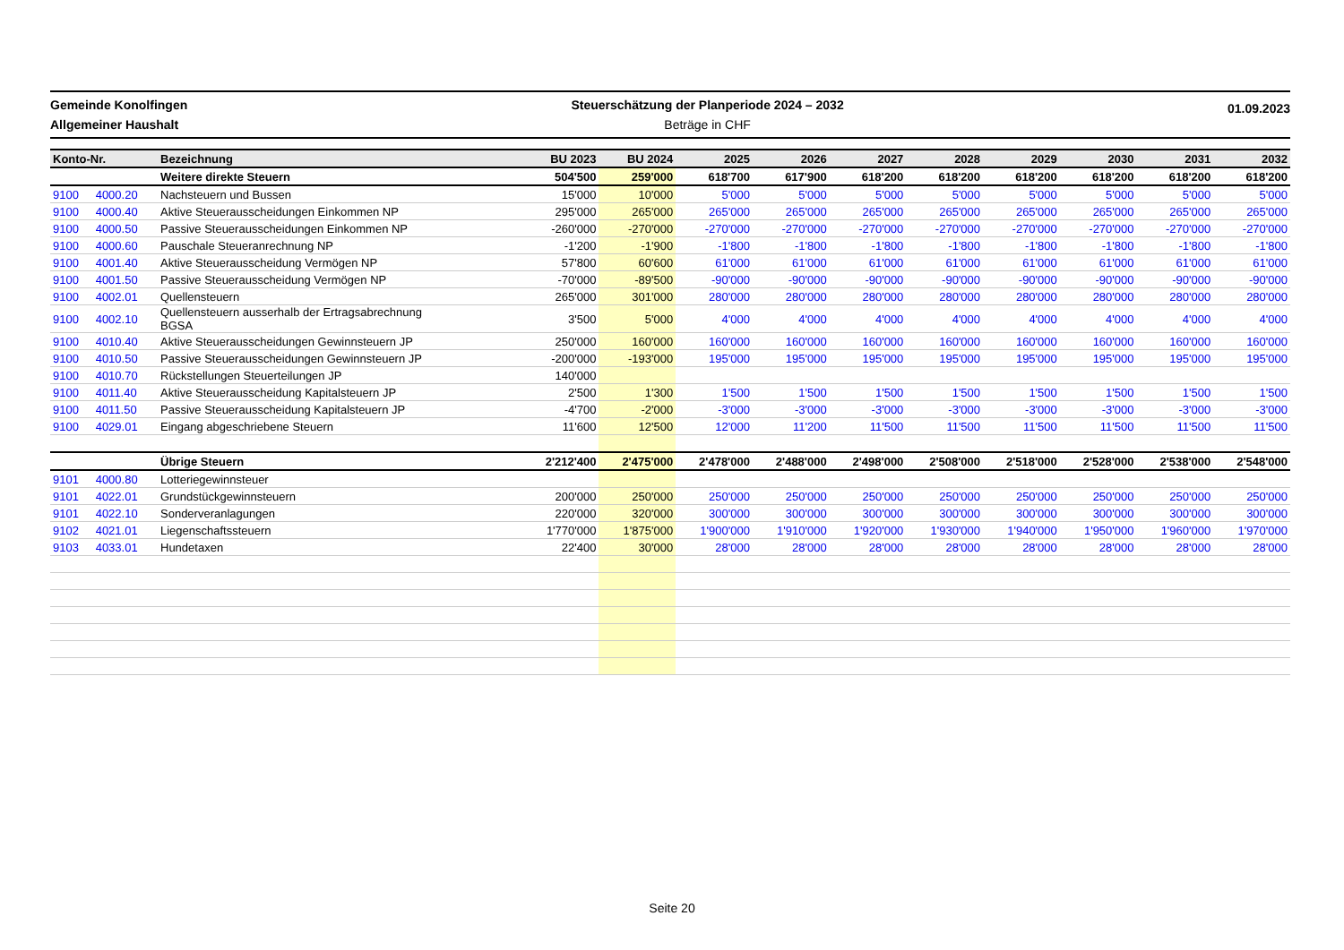Gemeinde Konolfingen
Allgemeiner Haushalt
Steuerschätzung der Planperiode 2024 – 2032
Beträge in CHF
01.09.2023
| Konto-Nr. | | Bezeichnung | BU 2023 | BU 2024 | 2025 | 2026 | 2027 | 2028 | 2029 | 2030 | 2031 | 2032 |
| --- | --- | --- | --- | --- | --- | --- | --- | --- | --- | --- | --- | --- |
| | | Weitere direkte Steuern | 504'500 | 259'000 | 618'700 | 617'900 | 618'200 | 618'200 | 618'200 | 618'200 | 618'200 | 618'200 |
| 9100 | 4000.20 | Nachsteuern und Bussen | 15'000 | 10'000 | 5'000 | 5'000 | 5'000 | 5'000 | 5'000 | 5'000 | 5'000 | 5'000 |
| 9100 | 4000.40 | Aktive Steuerausscheidungen Einkommen NP | 295'000 | 265'000 | 265'000 | 265'000 | 265'000 | 265'000 | 265'000 | 265'000 | 265'000 | 265'000 |
| 9100 | 4000.50 | Passive Steuerausscheidungen Einkommen NP | -260'000 | -270'000 | -270'000 | -270'000 | -270'000 | -270'000 | -270'000 | -270'000 | -270'000 | -270'000 |
| 9100 | 4000.60 | Pauschale Steueranrechnung NP | -1'200 | -1'900 | -1'800 | -1'800 | -1'800 | -1'800 | -1'800 | -1'800 | -1'800 | -1'800 |
| 9100 | 4001.40 | Aktive Steuerausscheidung Vermögen NP | 57'800 | 60'600 | 61'000 | 61'000 | 61'000 | 61'000 | 61'000 | 61'000 | 61'000 | 61'000 |
| 9100 | 4001.50 | Passive Steuerausscheidung Vermögen NP | -70'000 | -89'500 | -90'000 | -90'000 | -90'000 | -90'000 | -90'000 | -90'000 | -90'000 | -90'000 |
| 9100 | 4002.01 | Quellensteuern | 265'000 | 301'000 | 280'000 | 280'000 | 280'000 | 280'000 | 280'000 | 280'000 | 280'000 | 280'000 |
| 9100 | 4002.10 | Quellensteuern ausserhalb der Ertragsabrechnung BGSA | 3'500 | 5'000 | 4'000 | 4'000 | 4'000 | 4'000 | 4'000 | 4'000 | 4'000 | 4'000 |
| 9100 | 4010.40 | Aktive Steuerausscheidungen Gewinnsteuern JP | 250'000 | 160'000 | 160'000 | 160'000 | 160'000 | 160'000 | 160'000 | 160'000 | 160'000 | 160'000 |
| 9100 | 4010.50 | Passive Steuerausscheidungen Gewinnsteuern JP | -200'000 | -193'000 | 195'000 | 195'000 | 195'000 | 195'000 | 195'000 | 195'000 | 195'000 | 195'000 |
| 9100 | 4010.70 | Rückstellungen Steuerteilungen JP | 140'000 | | | | | | | | | |
| 9100 | 4011.40 | Aktive Steuerausscheidung Kapitalsteuern JP | 2'500 | 1'300 | 1'500 | 1'500 | 1'500 | 1'500 | 1'500 | 1'500 | 1'500 | 1'500 |
| 9100 | 4011.50 | Passive Steuerausscheidung Kapitalsteuern JP | -4'700 | -2'000 | -3'000 | -3'000 | -3'000 | -3'000 | -3'000 | -3'000 | -3'000 | -3'000 |
| 9100 | 4029.01 | Eingang abgeschriebene Steuern | 11'600 | 12'500 | 12'000 | 11'200 | 11'500 | 11'500 | 11'500 | 11'500 | 11'500 | 11'500 |
| | | Übrige Steuern | 2'212'400 | 2'475'000 | 2'478'000 | 2'488'000 | 2'498'000 | 2'508'000 | 2'518'000 | 2'528'000 | 2'538'000 | 2'548'000 |
| 9101 | 4000.80 | Lotteriegewinnsteuer | | | | | | | | | | |
| 9101 | 4022.01 | Grundstückgewinnsteuern | 200'000 | 250'000 | 250'000 | 250'000 | 250'000 | 250'000 | 250'000 | 250'000 | 250'000 | 250'000 |
| 9101 | 4022.10 | Sonderveranlagungen | 220'000 | 320'000 | 300'000 | 300'000 | 300'000 | 300'000 | 300'000 | 300'000 | 300'000 | 300'000 |
| 9102 | 4021.01 | Liegenschaftssteuern | 1'770'000 | 1'875'000 | 1'900'000 | 1'910'000 | 1'920'000 | 1'930'000 | 1'940'000 | 1'950'000 | 1'960'000 | 1'970'000 |
| 9103 | 4033.01 | Hundetaxen | 22'400 | 30'000 | 28'000 | 28'000 | 28'000 | 28'000 | 28'000 | 28'000 | 28'000 | 28'000 |
Seite 20